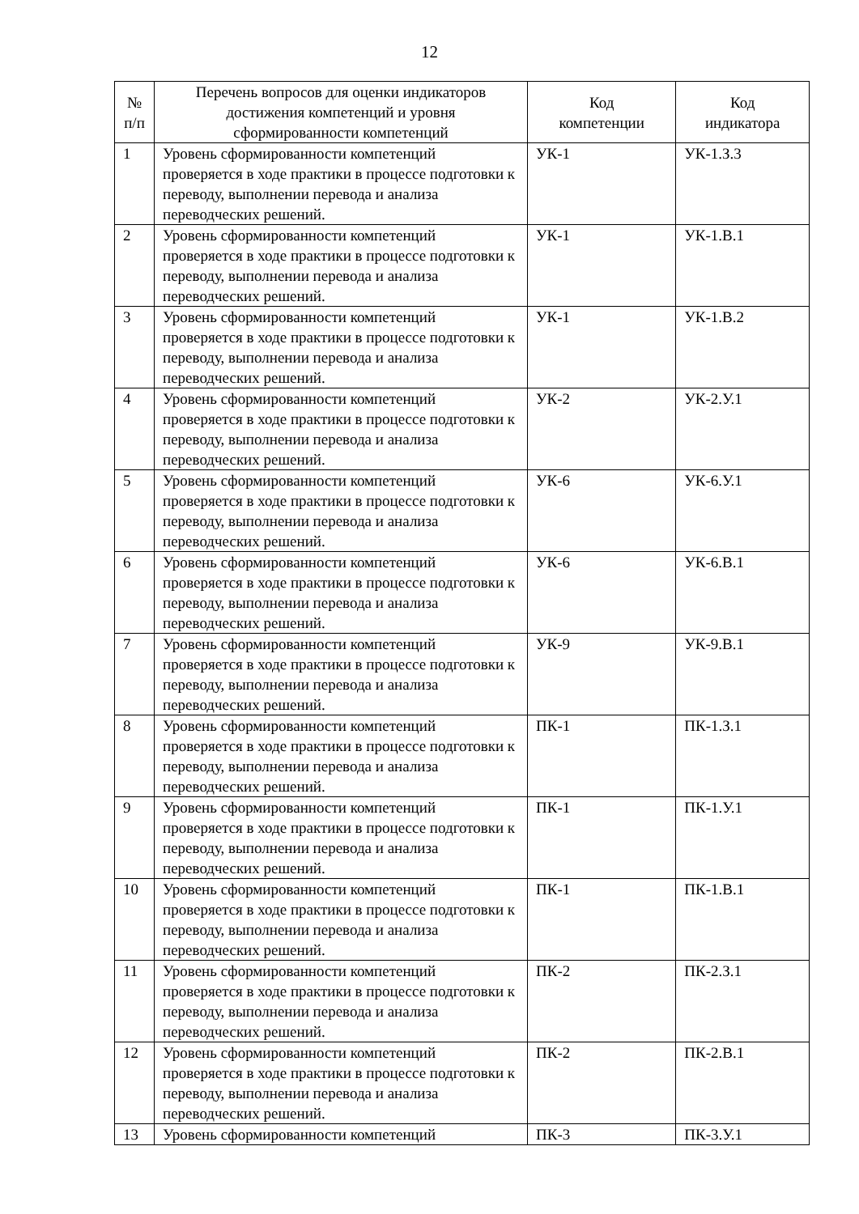12
| № п/п | Перечень вопросов для оценки индикаторов достижения компетенций и уровня сформированности компетенций | Код компетенции | Код индикатора |
| --- | --- | --- | --- |
| 1 | Уровень сформированности компетенций проверяется в ходе практики в процессе подготовки к переводу, выполнении перевода и анализа переводческих решений. | УК-1 | УК-1.З.3 |
| 2 | Уровень сформированности компетенций проверяется в ходе практики в процессе подготовки к переводу, выполнении перевода и анализа переводческих решений. | УК-1 | УК-1.В.1 |
| 3 | Уровень сформированности компетенций проверяется в ходе практики в процессе подготовки к переводу, выполнении перевода и анализа переводческих решений. | УК-1 | УК-1.В.2 |
| 4 | Уровень сформированности компетенций проверяется в ходе практики в процессе подготовки к переводу, выполнении перевода и анализа переводческих решений. | УК-2 | УК-2.У.1 |
| 5 | Уровень сформированности компетенций проверяется в ходе практики в процессе подготовки к переводу, выполнении перевода и анализа переводческих решений. | УК-6 | УК-6.У.1 |
| 6 | Уровень сформированности компетенций проверяется в ходе практики в процессе подготовки к переводу, выполнении перевода и анализа переводческих решений. | УК-6 | УК-6.В.1 |
| 7 | Уровень сформированности компетенций проверяется в ходе практики в процессе подготовки к переводу, выполнении перевода и анализа переводческих решений. | УК-9 | УК-9.В.1 |
| 8 | Уровень сформированности компетенций проверяется в ходе практики в процессе подготовки к переводу, выполнении перевода и анализа переводческих решений. | ПК-1 | ПК-1.З.1 |
| 9 | Уровень сформированности компетенций проверяется в ходе практики в процессе подготовки к переводу, выполнении перевода и анализа переводческих решений. | ПК-1 | ПК-1.У.1 |
| 10 | Уровень сформированности компетенций проверяется в ходе практики в процессе подготовки к переводу, выполнении перевода и анализа переводческих решений. | ПК-1 | ПК-1.В.1 |
| 11 | Уровень сформированности компетенций проверяется в ходе практики в процессе подготовки к переводу, выполнении перевода и анализа переводческих решений. | ПК-2 | ПК-2.З.1 |
| 12 | Уровень сформированности компетенций проверяется в ходе практики в процессе подготовки к переводу, выполнении перевода и анализа переводческих решений. | ПК-2 | ПК-2.В.1 |
| 13 | Уровень сформированности компетенций | ПК-3 | ПК-3.У.1 |